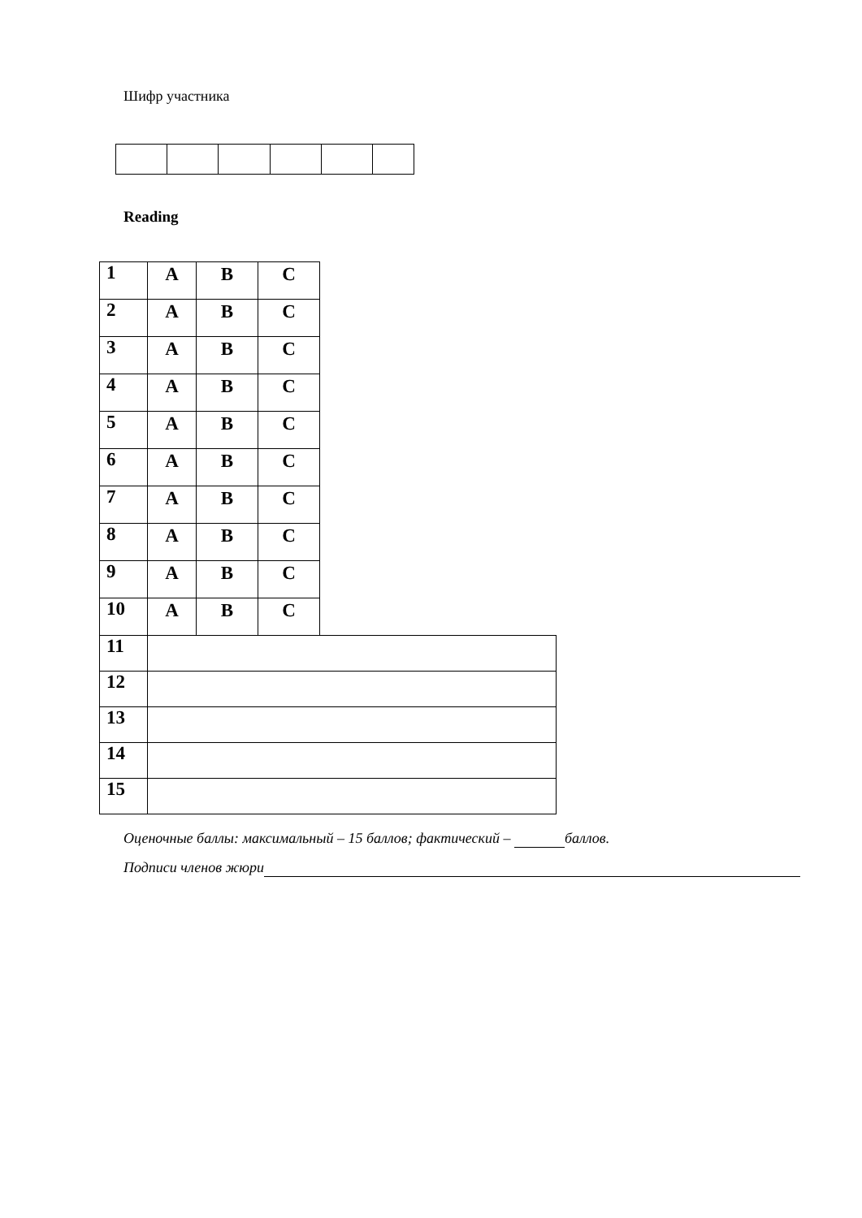Шифр участника
Reading
| 1 | A | B | C | |
| 2 | A | B | C | |
| 3 | A | B | C | |
| 4 | A | B | C | |
| 5 | A | B | C | |
| 6 | A | B | C | |
| 7 | A | B | C | |
| 8 | A | B | C | |
| 9 | A | B | C | |
| 10 | A | B | C | |
| 11 | | | | |
| 12 | | | | |
| 13 | | | | |
| 14 | | | | |
| 15 | | | | |
Оценочные баллы: максимальный – 15 баллов; фактический – баллов.
Подписи членов жюри